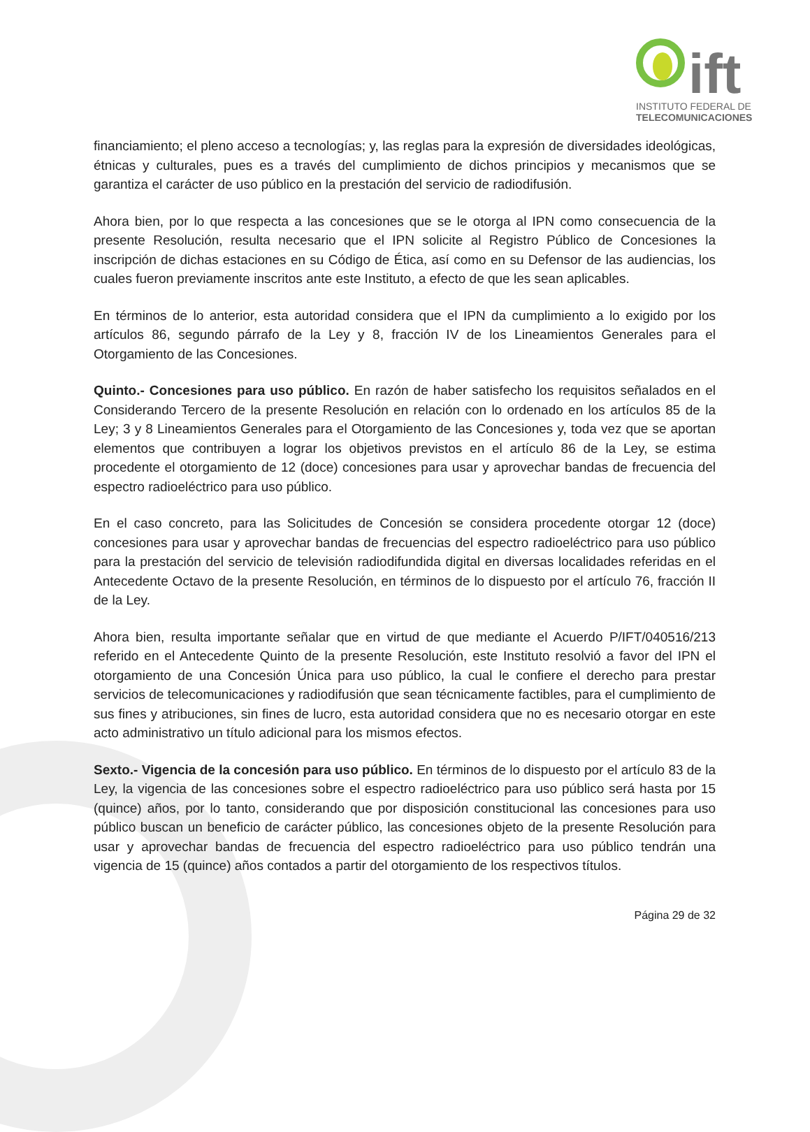ift
INSTITUTO FEDERAL DE
TELECOMUNICACIONES
financiamiento; el pleno acceso a tecnologías; y, las reglas para la expresión de diversidades ideológicas, étnicas y culturales, pues es a través del cumplimiento de dichos principios y mecanismos que se garantiza el carácter de uso público en la prestación del servicio de radiodifusión.
Ahora bien, por lo que respecta a las concesiones que se le otorga al IPN como consecuencia de la presente Resolución, resulta necesario que el IPN solicite al Registro Público de Concesiones la inscripción de dichas estaciones en su Código de Ética, así como en su Defensor de las audiencias, los cuales fueron previamente inscritos ante este Instituto, a efecto de que les sean aplicables.
En términos de lo anterior, esta autoridad considera que el IPN da cumplimiento a lo exigido por los artículos 86, segundo párrafo de la Ley y 8, fracción IV de los Lineamientos Generales para el Otorgamiento de las Concesiones.
Quinto.- Concesiones para uso público. En razón de haber satisfecho los requisitos señalados en el Considerando Tercero de la presente Resolución en relación con lo ordenado en los artículos 85 de la Ley; 3 y 8 Lineamientos Generales para el Otorgamiento de las Concesiones y, toda vez que se aportan elementos que contribuyen a lograr los objetivos previstos en el artículo 86 de la Ley, se estima procedente el otorgamiento de 12 (doce) concesiones para usar y aprovechar bandas de frecuencia del espectro radioeléctrico para uso público.
En el caso concreto, para las Solicitudes de Concesión se considera procedente otorgar 12 (doce) concesiones para usar y aprovechar bandas de frecuencias del espectro radioeléctrico para uso público para la prestación del servicio de televisión radiodifundida digital en diversas localidades referidas en el Antecedente Octavo de la presente Resolución, en términos de lo dispuesto por el artículo 76, fracción II de la Ley.
Ahora bien, resulta importante señalar que en virtud de que mediante el Acuerdo P/IFT/040516/213 referido en el Antecedente Quinto de la presente Resolución, este Instituto resolvió a favor del IPN el otorgamiento de una Concesión Única para uso público, la cual le confiere el derecho para prestar servicios de telecomunicaciones y radiodifusión que sean técnicamente factibles, para el cumplimiento de sus fines y atribuciones, sin fines de lucro, esta autoridad considera que no es necesario otorgar en este acto administrativo un título adicional para los mismos efectos.
Sexto.- Vigencia de la concesión para uso público. En términos de lo dispuesto por el artículo 83 de la Ley, la vigencia de las concesiones sobre el espectro radioeléctrico para uso público será hasta por 15 (quince) años, por lo tanto, considerando que por disposición constitucional las concesiones para uso público buscan un beneficio de carácter público, las concesiones objeto de la presente Resolución para usar y aprovechar bandas de frecuencia del espectro radioeléctrico para uso público tendrán una vigencia de 15 (quince) años contados a partir del otorgamiento de los respectivos títulos.
Página 29 de 32